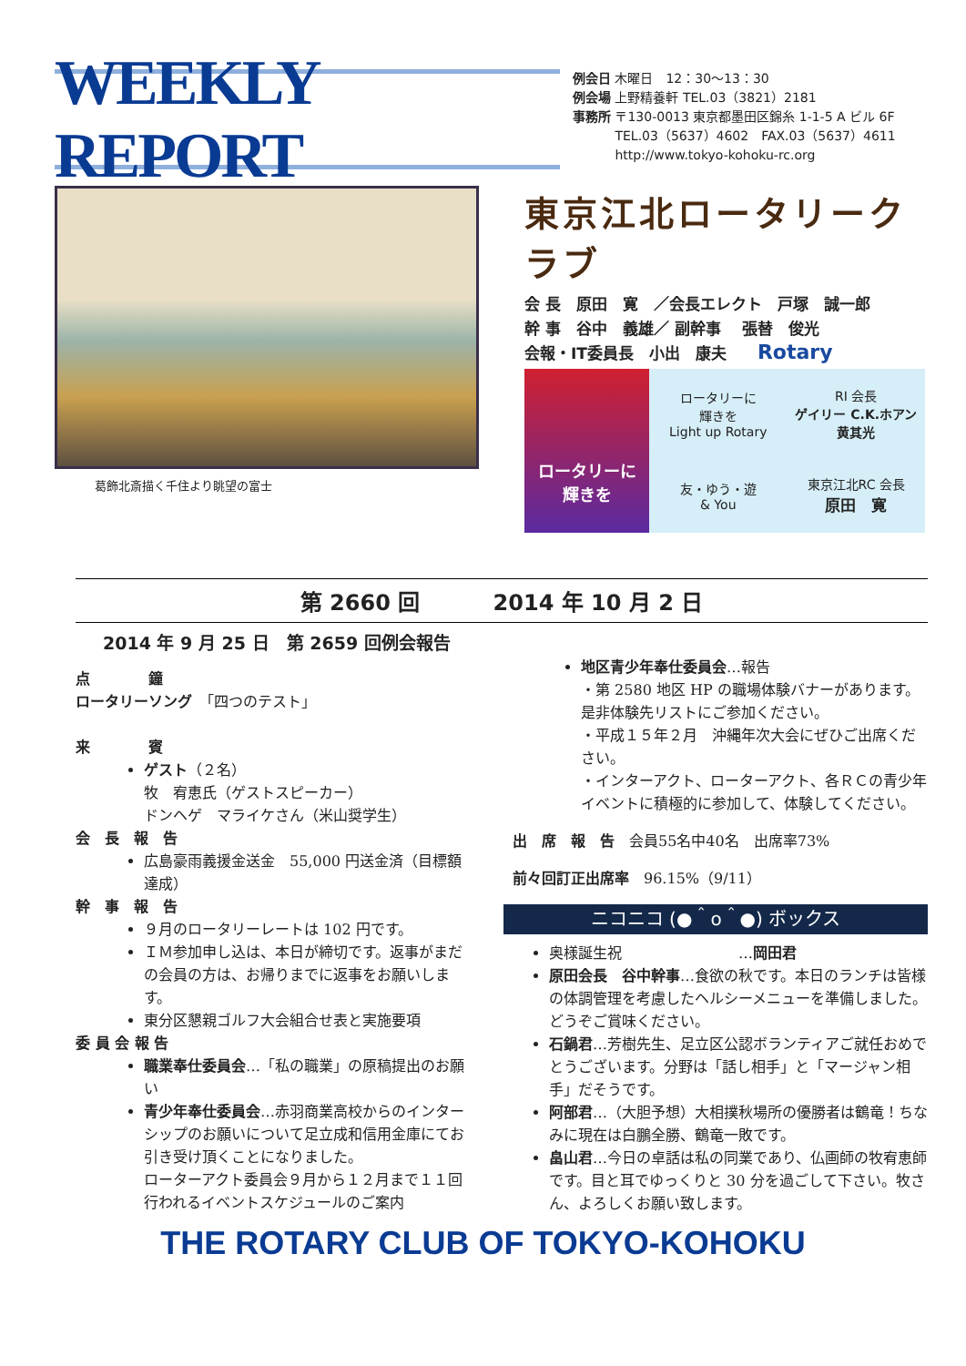WEEKLY REPORT
例会日 木曜日　12：30〜13：30
例会場 上野精養軒 TEL.03（3821）2181
事務所 〒130-0013 東京都墨田区錦糸 1-1-5 A ビル 6F
　　　 TEL.03（5637）4602　FAX.03（5637）4611
　　　 http://www.tokyo-kohoku-rc.org
葛飾北斎描く千住より眺望の富士
東京江北ロータリークラブ
会 長　原田　寛　／会長エレクト　戸塚　誠一郎
幹 事　谷中　義雄／ 副幹事　 張替　俊光
会報・IT委員長　小出　康夫　　Rotary
ロータリーに
輝きを
ロータリーに
輝きを
Light up Rotary
RI 会長
ゲイリー C.K.ホアン
黄其光
友・ゆう・遊
& You
東京江北RC 会長
原田　寛
第 2660 回　　　 2014 年 10 月 2 日
2014 年 9 月 25 日　第 2659 回例会報告
点　　　　鐘
ロータリーソング　「四つのテスト」
来　　　　賓
ゲスト（２名）
牧　宥恵氏（ゲストスピーカー）
ドンヘゲ　マライケさん（米山奨学生）
会　長　報　告
広島豪雨義援金送金　55,000 円送金済（目標額達成）
幹　事　報　告
９月のロータリーレートは 102 円です。
ＩＭ参加申し込は、本日が締切です。返事がまだの会員の方は、お帰りまでに返事をお願いします。
東分区懇親ゴルフ大会組合せ表と実施要項
委 員 会 報 告
職業奉仕委員会…「私の職業」の原稿提出のお願い
青少年奉仕委員会…赤羽商業高校からのインターシップのお願いについて足立成和信用金庫にてお引き受け頂くことになりました。
ローターアクト委員会９月から１２月まで１１回行われるイベントスケジュールのご案内
地区青少年奉仕委員会…報告
・第 2580 地区 HP の職場体験バナーがあります。是非体験先リストにご参加ください。
・平成１５年２月　沖縄年次大会にぜひご出席ください。
・インターアクト、ローターアクト、各ＲＣの青少年イベントに積極的に参加して、体験してください。
出　席　報　告　会員55名中40名　出席率73%
前々回訂正出席率　96.15%（9/11）
ニコニコ (●＾o＾●) ボックス
奥様誕生祝　　　　　　　　…岡田君
原田会長　谷中幹事…食欲の秋です。本日のランチは皆様の体調管理を考慮したヘルシーメニューを準備しました。どうぞご賞味ください。
石鍋君…芳樹先生、足立区公認ボランティアご就任おめでとうございます。分野は「話し相手」と「マージャン相手」だそうです。
阿部君…（大胆予想）大相撲秋場所の優勝者は鶴竜！ちなみに現在は白鵬全勝、鶴竜一敗です。
畠山君…今日の卓話は私の同業であり、仏画師の牧宥恵師です。目と耳でゆっくりと 30 分を過ごして下さい。牧さん、よろしくお願い致します。
THE ROTARY CLUB OF TOKYO-KOHOKU